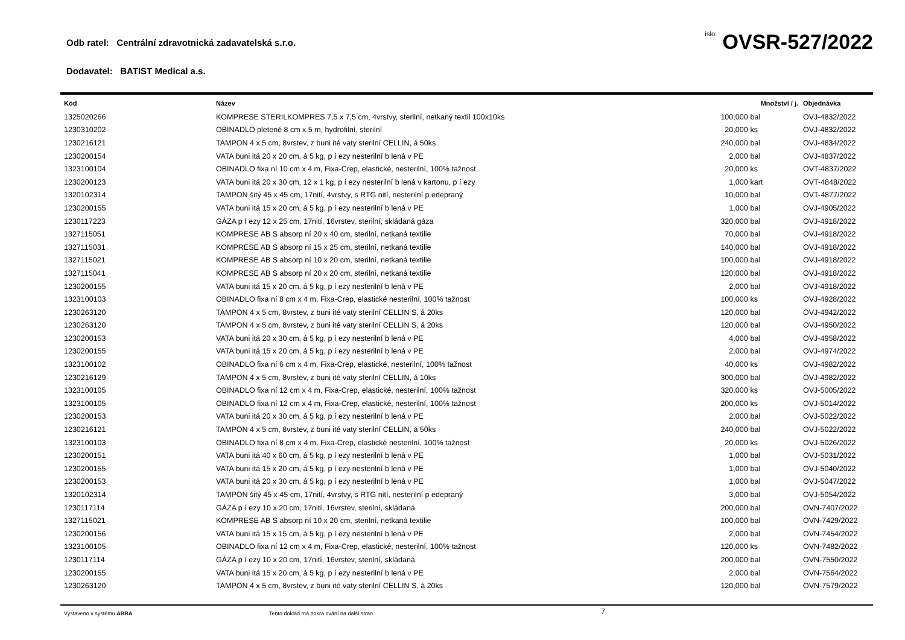Odb ratel: Centrální zdravotnická zadavatelská s.r.o.
íslo: OVSR-527/2022
Dodavatel: BATIST Medical a.s.
| Kód | Název | Množství / j. | | Objednávka |
| --- | --- | --- | --- | --- |
| 1325020266 | KOMPRESE STERILKOMPRES 7,5 x 7,5 cm, 4vrstvy, sterilní, netkaný textil 100x10ks | 100,000 | bal | OVJ-4832/2022 |
| 1230310202 | OBINADLO pletené 8 cm x 5 m, hydrofilní, sterilní | 20,000 | ks | OVJ-4832/2022 |
| 1230216121 | TAMPON 4 x 5 cm, 8vrstev, z buni ité vaty sterilní CELLIN, á 50ks | 240,000 | bal | OVJ-4834/2022 |
| 1230200154 | VATA buni itá 20 x 20 cm, á 5 kg, p í ezy nesterilní b lená v PE | 2,000 | bal | OVJ-4837/2022 |
| 1323100104 | OBINADLO fixa ní 10 cm x 4 m, Fixa-Crep, elastické, nesterilní, 100% tažnost | 20,000 | ks | OVT-4837/2022 |
| 1230200123 | VATA buni itá 20 x 30 cm, 12 x 1 kg, p í ezy nesterilní b lená v kartonu, p í ezy | 1,000 | kart | OVT-4848/2022 |
| 1320102314 | TAMPON šitý 45 x 45 cm, 17nití, 4vrstvy, s RTG nití, nesterilní p edepraný | 10,000 | bal | OVT-4877/2022 |
| 1230200155 | VATA buni itá 15 x 20 cm, á 5 kg, p í ezy nesterilní b lená v PE | 1,000 | bal | OVJ-4905/2022 |
| 1230117223 | GÁZA p í ezy 12 x 25 cm, 17nití, 16vrstev, sterilní, skládaná gáza | 320,000 | bal | OVJ-4918/2022 |
| 1327115051 | KOMPRESE AB S absorp ní 20 x 40 cm, sterilní, netkaná textilie | 70,000 | bal | OVJ-4918/2022 |
| 1327115031 | KOMPRESE AB S absorp ní 15 x 25 cm, sterilní, netkaná textilie | 140,000 | bal | OVJ-4918/2022 |
| 1327115021 | KOMPRESE AB S absorp ní 10 x 20 cm, sterilní, netkaná textilie | 100,000 | bal | OVJ-4918/2022 |
| 1327115041 | KOMPRESE AB S absorp ní 20 x 20 cm, sterilní, netkaná textilie | 120,000 | bal | OVJ-4918/2022 |
| 1230200155 | VATA buni itá 15 x 20 cm, á 5 kg, p í ezy nesterilní b lená v PE | 2,000 | bal | OVJ-4918/2022 |
| 1323100103 | OBINADLO fixa ní 8 cm x 4 m, Fixa-Crep, elastické nesterilní, 100% tažnost | 100,000 | ks | OVJ-4928/2022 |
| 1230263120 | TAMPON 4 x 5 cm, 8vrstev, z buni ité vaty sterilní CELLIN S, á 20ks | 120,000 | bal | OVJ-4942/2022 |
| 1230263120 | TAMPON 4 x 5 cm, 8vrstev, z buni ité vaty sterilní CELLIN S, á 20ks | 120,000 | bal | OVJ-4950/2022 |
| 1230200153 | VATA buni itá 20 x 30 cm, á 5 kg, p í ezy nesterilní b lená v PE | 4,000 | bal | OVJ-4958/2022 |
| 1230200155 | VATA buni itá 15 x 20 cm, á 5 kg, p í ezy nesterilní b lená v PE | 2,000 | bal | OVJ-4974/2022 |
| 1323100102 | OBINADLO fixa ní 6 cm x 4 m, Fixa-Crep, elastické, nesterilní, 100% tažnost | 40,000 | ks | OVJ-4982/2022 |
| 1230216129 | TAMPON 4 x 5 cm, 8vrstev, z buni ité vaty sterilní CELLIN, á 10ks | 300,000 | bal | OVJ-4982/2022 |
| 1323100105 | OBINADLO fixa ní 12 cm x 4 m, Fixa-Crep, elastické, nesterilní, 100% tažnost | 320,000 | ks | OVJ-5005/2022 |
| 1323100105 | OBINADLO fixa ní 12 cm x 4 m, Fixa-Crep, elastické, nesterilní, 100% tažnost | 200,000 | ks | OVJ-5014/2022 |
| 1230200153 | VATA buni itá 20 x 30 cm, á 5 kg, p í ezy nesterilní b lená v PE | 2,000 | bal | OVJ-5022/2022 |
| 1230216121 | TAMPON 4 x 5 cm, 8vrstev, z buni ité vaty sterilní CELLIN, á 50ks | 240,000 | bal | OVJ-5022/2022 |
| 1323100103 | OBINADLO fixa ní 8 cm x 4 m, Fixa-Crep, elastické nesterilní, 100% tažnost | 20,000 | ks | OVJ-5026/2022 |
| 1230200151 | VATA buni itá 40 x 60 cm, á 5 kg, p í ezy nesterilní b lená v PE | 1,000 | bal | OVJ-5031/2022 |
| 1230200155 | VATA buni itá 15 x 20 cm, á 5 kg, p í ezy nesterilní b lená v PE | 1,000 | bal | OVJ-5040/2022 |
| 1230200153 | VATA buni itá 20 x 30 cm, á 5 kg, p í ezy nesterilní b lená v PE | 1,000 | bal | OVJ-5047/2022 |
| 1320102314 | TAMPON šitý 45 x 45 cm, 17nití, 4vrstvy, s RTG nití, nesterilní p edepraný | 3,000 | bal | OVJ-5054/2022 |
| 1230117114 | GÁZA p í ezy 10 x 20 cm, 17nití, 16vrstev, sterilní, skládaná | 200,000 | bal | OVN-7407/2022 |
| 1327115021 | KOMPRESE AB S absorp ní 10 x 20 cm, sterilní, netkaná textilie | 100,000 | bal | OVN-7429/2022 |
| 1230200156 | VATA buni itá 15 x 15 cm, á 5 kg, p í ezy nesterilní b lená v PE | 2,000 | bal | OVN-7454/2022 |
| 1323100105 | OBINADLO fixa ní 12 cm x 4 m, Fixa-Crep, elastické, nesterilní, 100% tažnost | 120,000 | ks | OVN-7482/2022 |
| 1230117114 | GÁZA p í ezy 10 x 20 cm, 17nití, 16vrstev, sterilní, skládaná | 200,000 | bal | OVN-7550/2022 |
| 1230200155 | VATA buni itá 15 x 20 cm, á 5 kg, p í ezy nesterilní b lená v PE | 2,000 | bal | OVN-7564/2022 |
| 1230263120 | TAMPON 4 x 5 cm, 8vrstev, z buni ité vaty sterilní CELLIN S, á 20ks | 120,000 | bal | OVN-7579/2022 |
Vystaveno v systému ABRA Tento doklad má pokra ování na další stran .
7